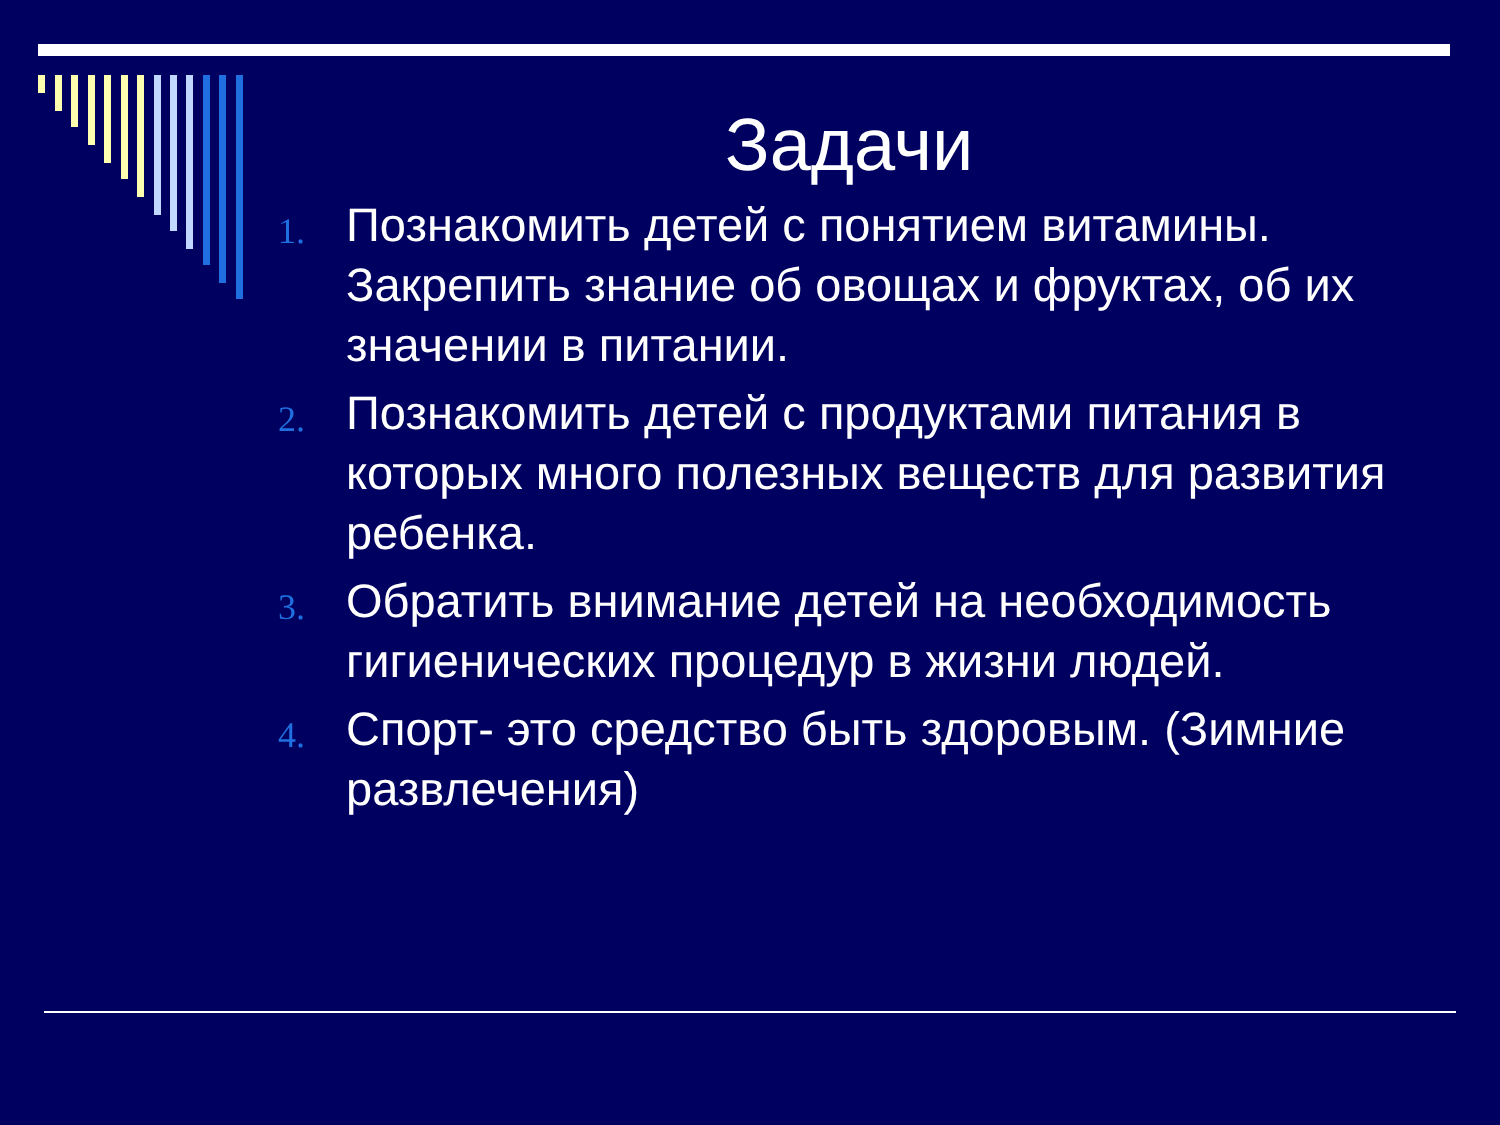Задачи
1. Познакомить детей с понятием витамины. Закрепить знание об овощах и фруктах, об их значении в питании.
2. Познакомить детей с продуктами питания в которых много полезных веществ для развития ребенка.
3. Обратить внимание детей на необходимость гигиенических процедур в жизни людей.
4. Спорт- это средство быть здоровым. (Зимние развлечения)